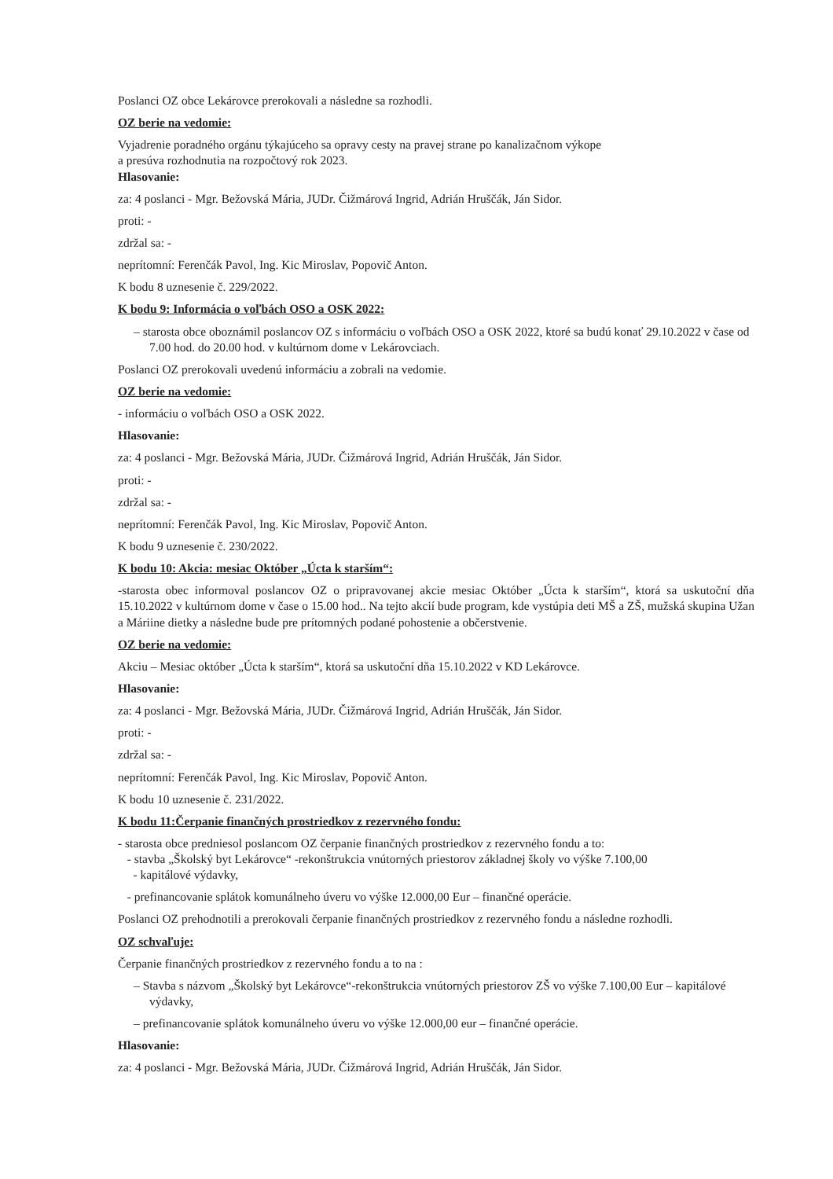Poslanci OZ obce Lekárovce prerokovali a následne sa rozhodli.
OZ berie na vedomie:
Vyjadrenie poradného orgánu týkajúceho sa opravy cesty na pravej strane po kanalizačnom výkope
a presúva rozhodnutia na rozpočtový rok 2023.
Hlasovanie:
za: 4 poslanci - Mgr. Bežovská Mária, JUDr. Čižmárová Ingrid, Adrián Hruščák, Ján Sidor.
proti: -
zdržal sa: -
neprítomní: Ferenčák Pavol, Ing. Kic Miroslav, Popovič Anton.
K bodu 8 uznesenie č. 229/2022.
K bodu 9: Informácia o voľbách OSO a OSK 2022:
– starosta obce oboznámil poslancov OZ s informáciu o voľbách OSO a OSK 2022, ktoré sa budú konať 29.10.2022 v čase od 7.00 hod. do 20.00 hod. v kultúrnom dome v Lekárovciach.
Poslanci OZ prerokovali uvedenú informáciu a zobrali na vedomie.
OZ berie na vedomie:
- informáciu o voľbách OSO a OSK 2022.
Hlasovanie:
za: 4 poslanci - Mgr. Bežovská Mária, JUDr. Čižmárová Ingrid, Adrián Hruščák, Ján Sidor.
proti: -
zdržal sa: -
neprítomní: Ferenčák Pavol, Ing. Kic Miroslav, Popovič Anton.
K bodu 9 uznesenie č. 230/2022.
K bodu 10: Akcia: mesiac Október „Úcta k starším“:
-starosta obec informoval poslancov OZ o pripravovanej akcie mesiac Október „Úcta k starším“, ktorá sa uskutoční dňa 15.10.2022 v kultúrnom dome v čase o 15.00 hod.. Na tejto akcií bude program, kde vystúpia deti MŠ a ZŠ, mužská skupina Užan a Máriine dietky a následne bude pre prítomných podané pohostenie a občerstvenie.
OZ berie na vedomie:
Akciu – Mesiac október „Úcta k starším“, ktorá sa uskutoční dňa 15.10.2022 v KD Lekárovce.
Hlasovanie:
za: 4 poslanci - Mgr. Bežovská Mária, JUDr. Čižmárová Ingrid, Adrián Hruščák, Ján Sidor.
proti: -
zdržal sa: -
neprítomní: Ferenčák Pavol, Ing. Kic Miroslav, Popovič Anton.
K bodu 10 uznesenie č. 231/2022.
K bodu 11:Čerpanie finančných prostriedkov z rezervného fondu:
- starosta obce predniesol poslancom OZ čerpanie finančných prostriedkov z rezervného fondu a to:
- stavba „Školský byt Lekárovce“ -rekonštrukcia vnútorných priestorov základnej školy vo výške 7.100,00
- kapitálové výdavky,
- prefinancovanie splátok komunálneho úveru vo výške 12.000,00 Eur – finančné operácie.
Poslanci OZ prehodnotili a prerokovali čerpanie finančných prostriedkov z rezervného fondu a následne rozhodli.
OZ schvaľuje:
Čerpanie finančných prostriedkov z rezervného fondu a to na :
– Stavba s názvom „Školský byt Lekárovce“-rekonštrukcia vnútorných priestorov ZŠ vo výške 7.100,00 Eur – kapitálové výdavky,
– prefinancovanie splátok komunálneho úveru vo výške 12.000,00 eur – finančné operácie.
Hlasovanie:
za: 4 poslanci - Mgr. Bežovská Mária, JUDr. Čižmárová Ingrid, Adrián Hruščák, Ján Sidor.